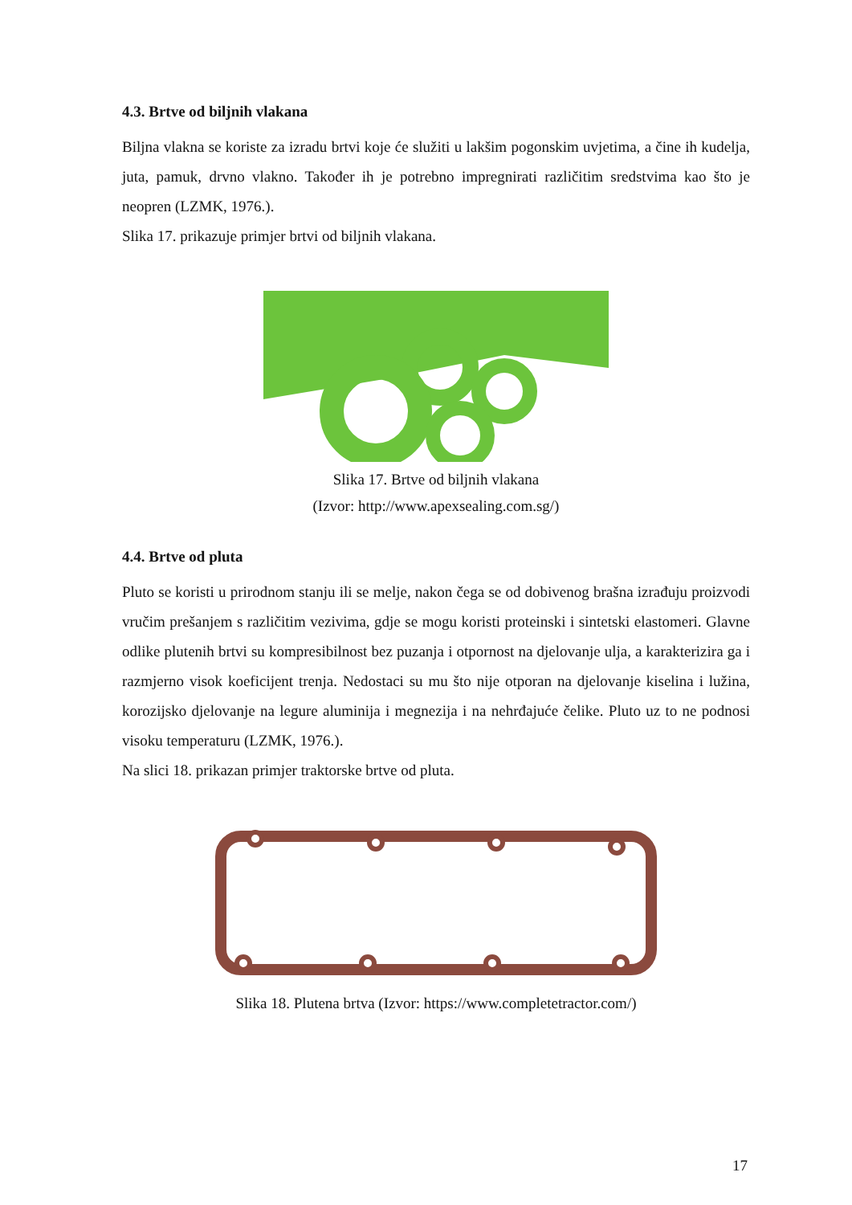4.3. Brtve od biljnih vlakana
Biljna vlakna se koriste za izradu brtvi koje će služiti u lakšim pogonskim uvjetima, a čine ih kudelja, juta, pamuk, drvno vlakno. Također ih je potrebno impregnirati različitim sredstvima kao što je neopren (LZMK, 1976.).
Slika 17. prikazuje primjer brtvi od biljnih vlakana.
Slika 17. Brtve od biljnih vlakana
(Izvor: http://www.apexsealing.com.sg/)
4.4. Brtve od pluta
Pluto se koristi u prirodnom stanju ili se melje, nakon čega se od dobivenog brašna izrađuju proizvodi vručim prešanjem s različitim vezivima, gdje se mogu koristi proteinski i sintetski elastomeri. Glavne odlike plutenih brtvi su kompresibilnost bez puzanja i otpornost na djelovanje ulja, a karakterizira ga i razmjerno visok koeficijent trenja. Nedostaci su mu što nije otporan na djelovanje kiselina i lužina, korozijsko djelovanje na legure aluminija i megnezija i na nehrđajuće čelike. Pluto uz to ne podnosi visoku temperaturu (LZMK, 1976.).
Na slici 18. prikazan primjer traktorske brtve od pluta.
Slika 18. Plutena brtva (Izvor: https://www.completetractor.com/)
17